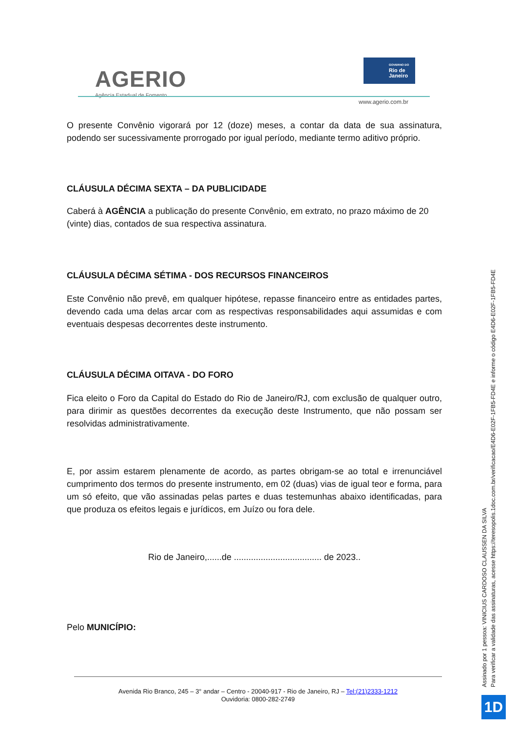AGERIO
Agência Estadual de Fomento
GOVERNO DO
Rio de
Janeiro
www.agerio.com.br
O presente Convênio vigorará por 12 (doze) meses, a contar da data de sua assinatura, podendo ser sucessivamente prorrogado por igual período, mediante termo aditivo próprio.
CLÁUSULA DÉCIMA SEXTA – DA PUBLICIDADE
Caberá à AGÊNCIA a publicação do presente Convênio, em extrato, no prazo máximo de 20 (vinte) dias, contados de sua respectiva assinatura.
CLÁUSULA DÉCIMA SÉTIMA - DOS RECURSOS FINANCEIROS
Este Convênio não prevê, em qualquer hipótese, repasse financeiro entre as entidades partes, devendo cada uma delas arcar com as respectivas responsabilidades aqui assumidas e com eventuais despesas decorrentes deste instrumento.
CLÁUSULA DÉCIMA OITAVA - DO FORO
Fica eleito o Foro da Capital do Estado do Rio de Janeiro/RJ, com exclusão de qualquer outro, para dirimir as questões decorrentes da execução deste Instrumento, que não possam ser resolvidas administrativamente.
E, por assim estarem plenamente de acordo, as partes obrigam-se ao total e irrenunciável cumprimento dos termos do presente instrumento, em 02 (duas) vias de igual teor e forma, para um só efeito, que vão assinadas pelas partes e duas testemunhas abaixo identificadas, para que produza os efeitos legais e jurídicos, em Juízo ou fora dele.
Rio de Janeiro,......de .................................... de 2023..
Pelo MUNICÍPIO:
Avenida Rio Branco, 245 – 3° andar – Centro - 20040-917 - Rio de Janeiro, RJ – Tel:(21)2333-1212
Ouvidoria: 0800-282-2749
Assinado por 1 pessoa: VINICIUS CARDOSO CLAUSSEN DA SILVA
Para verificar a validade das assinaturas, acesse https://teresopolis.1doc.com.br/verificacao/E4D6-E02F-1FB5-FD4E e informe o código E4D6-E02F-1FB5-FD4E
1D